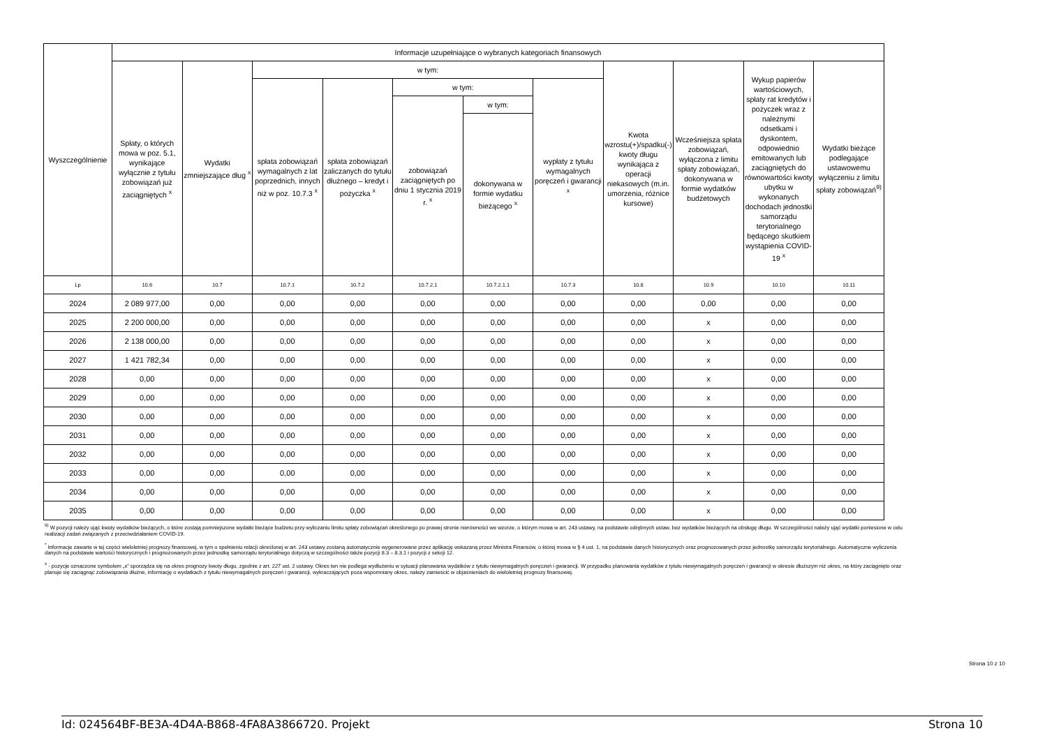| Wyszczególnienie | Informacje uzupełniające o wybranych kategoriach finansowych | | | | | | | | | | |
| --- | --- | --- | --- | --- | --- | --- | --- | --- | --- | --- | --- |
| | Spłaty, o których mowa w poz. 5.1, wynikające wyłącznie z tytułu zobowiązań już zaciągniętych <sup>x</sup> | Wydatki zmniejszające dług <sup>x</sup> | w tym: | | | | | Kwota wzrostu(+)/spadku(-) kwoty długu wynikająca z operacji niekasowych (m.in. umorzenia, różnice kursowe) | Wcześniejsza spłata zobowiązań, wyłączona z limitu spłaty zobowiązań, dokonywana w formie wydatków budżetowych | Wykup papierów wartościowych, spłaty rat kredytów i pożyczek wraz z należnymi odsetkami i dyskontem, odpowiednio emitowanych lub zaciągniętych do równowartości kwoty ubytku w wykonanych dochodach jednostki samorządu terytorialnego będącego skutkiem wystąpienia COVID-19 <sup>x</sup> | Wydatki bieżące podlegające ustawowemu wyłączeniu z limitu spłaty zobowiązań<sup>9)</sup> |
| | | | spłata zobowiązań wymagalnych z lat poprzednich, innych niż w poz. 10.7.3 <sup>x</sup> | spłata zobowiązań zaliczanych do tytułu dłużnego – kredyt i pożyczka <sup>x</sup> | w tym: | | wypłaty z tytułu wymagalnych poręczeń i gwarancji <sup>x</sup> | | | | |
| | | | | | zobowiązań zaciągniętych po dniu 1 stycznia 2019 r. <sup>x</sup> | w tym: | | | | | |
| | | | | | | dokonywana w formie wydatku bieżącego <sup>x</sup> | | | | | |
| Lp | 10.6 | 10.7 | 10.7.1 | 10.7.2 | 10.7.2.1 | 10.7.2.1.1 | 10.7.3 | 10.8 | 10.9 | 10.10 | 10.11 |
| 2024 | 2 089 977,00 | 0,00 | 0,00 | 0,00 | 0,00 | 0,00 | 0,00 | 0,00 | 0,00 | 0,00 | 0,00 |
| 2025 | 2 200 000,00 | 0,00 | 0,00 | 0,00 | 0,00 | 0,00 | 0,00 | 0,00 | x | 0,00 | 0,00 |
| 2026 | 2 138 000,00 | 0,00 | 0,00 | 0,00 | 0,00 | 0,00 | 0,00 | 0,00 | x | 0,00 | 0,00 |
| 2027 | 1 421 782,34 | 0,00 | 0,00 | 0,00 | 0,00 | 0,00 | 0,00 | 0,00 | x | 0,00 | 0,00 |
| 2028 | 0,00 | 0,00 | 0,00 | 0,00 | 0,00 | 0,00 | 0,00 | 0,00 | x | 0,00 | 0,00 |
| 2029 | 0,00 | 0,00 | 0,00 | 0,00 | 0,00 | 0,00 | 0,00 | 0,00 | x | 0,00 | 0,00 |
| 2030 | 0,00 | 0,00 | 0,00 | 0,00 | 0,00 | 0,00 | 0,00 | 0,00 | x | 0,00 | 0,00 |
| 2031 | 0,00 | 0,00 | 0,00 | 0,00 | 0,00 | 0,00 | 0,00 | 0,00 | x | 0,00 | 0,00 |
| 2032 | 0,00 | 0,00 | 0,00 | 0,00 | 0,00 | 0,00 | 0,00 | 0,00 | x | 0,00 | 0,00 |
| 2033 | 0,00 | 0,00 | 0,00 | 0,00 | 0,00 | 0,00 | 0,00 | 0,00 | x | 0,00 | 0,00 |
| 2034 | 0,00 | 0,00 | 0,00 | 0,00 | 0,00 | 0,00 | 0,00 | 0,00 | x | 0,00 | 0,00 |
| 2035 | 0,00 | 0,00 | 0,00 | 0,00 | 0,00 | 0,00 | 0,00 | 0,00 | x | 0,00 | 0,00 |
<sup>9)</sup> W pozycji należy ująć kwoty wydatków bieżących, o które zostają pomniejszone wydatki bieżące budżetu przy wyliczaniu limitu spłaty zobowiązań określonego po prawej stronie nierówności we wzorze, o którym mowa w art. 243 ustawy, na podstawie odrębnych ustaw, bez wydatków bieżących na obsługę długu. W szczególności należy ująć wydatki poniesione w celu realizacji zadań związanych z przeciwdziałaniem COVID-19.
<sup>*</sup> Informacje zawarte w tej części wieloletniej prognozy finansowej, w tym o spełnieniu relacji określonej w art. 243 ustawy zostaną automatycznie wygenerowane przez aplikację wskazaną przez Ministra Finansów, o której mowa w § 4 ust. 1, na podstawie danych historycznych oraz prognozowanych przez jednostkę samorządu terytorialnego. Automatyczne wyliczenia danych na podstawie wartości historycznych i prognozowanych przez jednostkę samorządu terytorialnego dotyczą w szczególności także pozycji 8.3 – 8.3.1 i pozycji z sekcji 12.
<sup>x</sup> - pozycje oznaczone symbolem „x” sporządza się na okres prognozy kwoty długu, zgodnie z art. 227 ust. 2 ustawy. Okres ten nie podlega wydłużeniu w sytuacji planowania wydatków z tytułu niewymagalnych poręczeń i gwarancji. W przypadku planowania wydatków z tytułu niewymagalnych poręczeń i gwarancji w okresie dłuższym niż okres, na który zaciągnięto oraz planuje się zaciągnąć zobowiązania dłużne, informację o wydatkach z tytułu niewymagalnych poręczeń i gwarancji, wykraczających poza wspomniany okres, należy zamieścić w objaśnieniach do wieloletniej prognozy finansowej.
Strona 10 z 10
Id: 024564BF-BE3A-4D4A-B868-4FA8A3866720. Projekt Strona 10